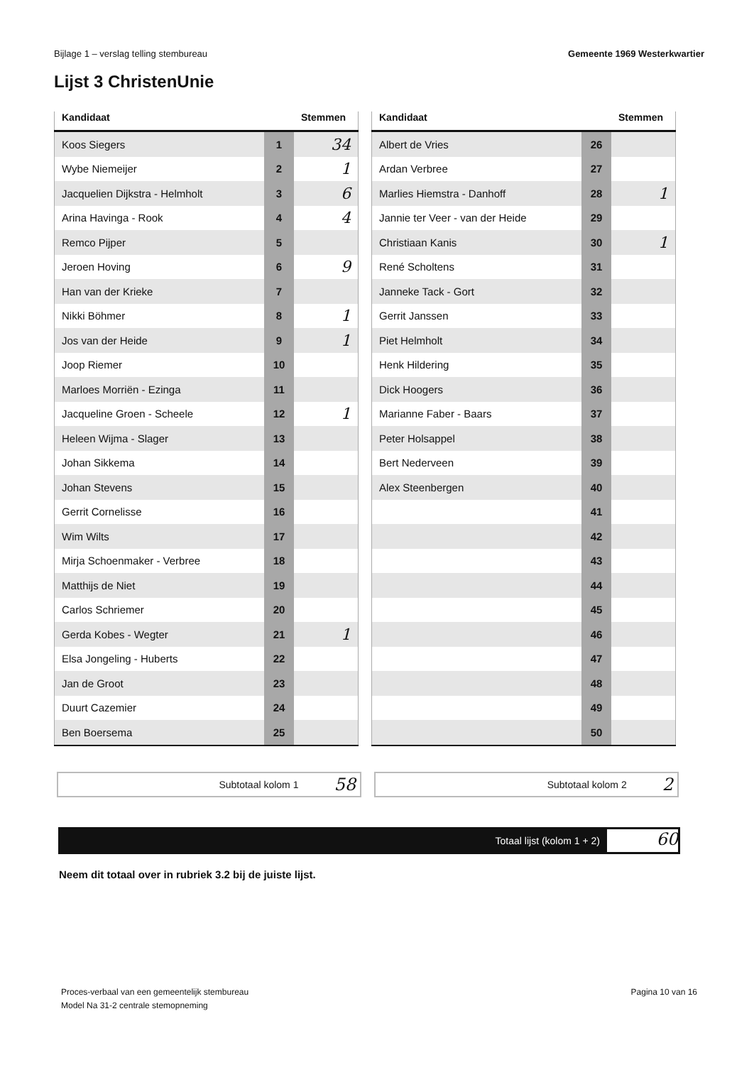Bijlage 1 – verslag telling stembureau Gemeente 1969 Westerkwartier
Lijst 3 ChristenUnie
| Kandidaat | | Stemmen |
| --- | --- | --- |
| Koos Siegers | 1 | 34 |
| Wybe Niemeijer | 2 | 1 |
| Jacquelien Dijkstra - Helmholt | 3 | 6 |
| Arina Havinga - Rook | 4 | 4 |
| Remco Pijper | 5 | |
| Jeroen Hoving | 6 | 9 |
| Han van der Krieke | 7 | |
| Nikki Böhmer | 8 | 1 |
| Jos van der Heide | 9 | 1 |
| Joop Riemer | 10 | |
| Marloes Morriën - Ezinga | 11 | |
| Jacqueline Groen - Scheele | 12 | 1 |
| Heleen Wijma - Slager | 13 | |
| Johan Sikkema | 14 | |
| Johan Stevens | 15 | |
| Gerrit Cornelisse | 16 | |
| Wim Wilts | 17 | |
| Mirja Schoenmaker - Verbree | 18 | |
| Matthijs de Niet | 19 | |
| Carlos Schriemer | 20 | |
| Gerda Kobes - Wegter | 21 | 1 |
| Elsa Jongeling - Huberts | 22 | |
| Jan de Groot | 23 | |
| Duurt Cazemier | 24 | |
| Ben Boersema | 25 | |
| Kandidaat | | Stemmen |
| --- | --- | --- |
| Albert de Vries | 26 | |
| Ardan Verbree | 27 | |
| Marlies Hiemstra - Danhoff | 28 | 1 |
| Jannie ter Veer - van der Heide | 29 | |
| Christiaan Kanis | 30 | 1 |
| René Scholtens | 31 | |
| Janneke Tack - Gort | 32 | |
| Gerrit Janssen | 33 | |
| Piet Helmholt | 34 | |
| Henk Hildering | 35 | |
| Dick Hoogers | 36 | |
| Marianne Faber - Baars | 37 | |
| Peter Holsappel | 38 | |
| Bert Nederveen | 39 | |
| Alex Steenbergen | 40 | |
| | 41 | |
| | 42 | |
| | 43 | |
| | 44 | |
| | 45 | |
| | 46 | |
| | 47 | |
| | 48 | |
| | 49 | |
| | 50 | |
Subtotaal kolom 1 58
Subtotaal kolom 2 2
Totaal lijst (kolom 1 + 2) 60
Neem dit totaal over in rubriek 3.2 bij de juiste lijst.
Proces-verbaal van een gemeentelijk stembureau
Model Na 31-2 centrale stemopneming
Pagina 10 van 16